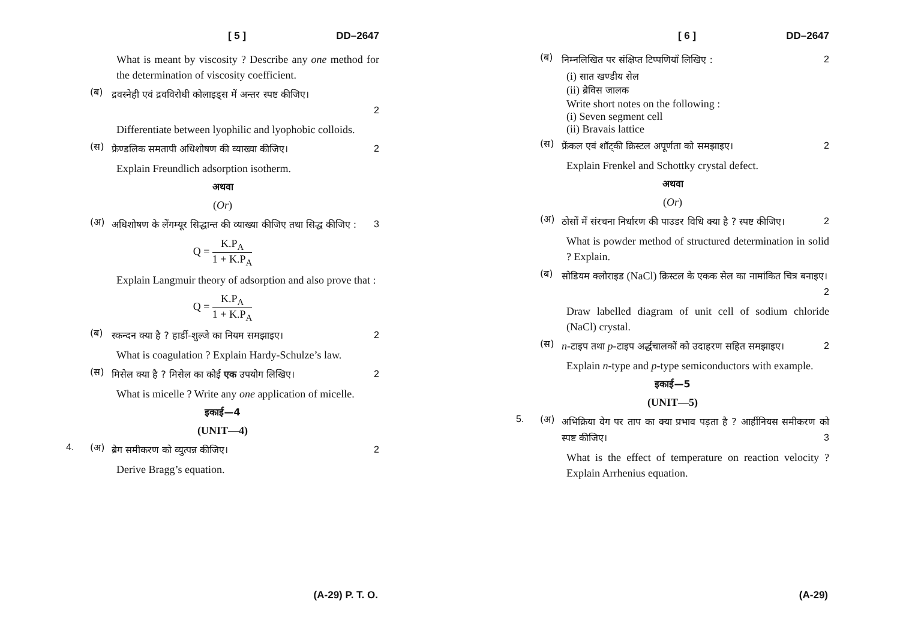[ 5 ] DD–2647
What is meant by viscosity ? Describe any one method for the determination of viscosity coefficient.
(ब)
द्रवस्नेही एवं द्रवविरोधी कोलाइड्स में अन्तर स्पष्ट कीजिए।
2
Differentiate between lyophilic and lyophobic colloids.
(स)
फ्रेण्डलिक समतापी अधिशोषण की व्याख्या कीजिए। 2
Explain Freundlich adsorption isotherm.
अथवा
(Or)
(अ)
अधिशोषण के लेंगम्यूर सिद्धान्त की व्याख्या कीजिए तथा सिद्ध कीजिए : 3
Q = K.P<sub>A</sub> 1 + K.P<sub>A</sub>
Explain Langmuir theory of adsorption and also prove that :
Q = K.P<sub>A</sub> 1 + K.P<sub>A</sub>
(ब)
स्कन्दन क्या है ? हार्डी-शुल्जे का नियम समझाइए। 2
What is coagulation ? Explain Hardy-Schulze’s law.
(स)
मिसेल क्या है ? मिसेल का कोई एक उपयोग लिखिए। 2
What is micelle ? Write any one application of micelle.
इकाई—4
(UNIT—4)
4. (अ)
ब्रेग समीकरण को व्युत्पन्न कीजिए। 2
Derive Bragg’s equation.
(A-29) P. T. O.
[ 6 ] DD–2647
(ब)
निम्नलिखित पर संक्षिप्त टिप्पणियाँ लिखिए : 2
(i) सात खण्डीय सेल
(ii) ब्रेविस जालक
Write short notes on the following :
(i) Seven segment cell
(ii) Bravais lattice
(स)
फ्रेंकल एवं शॉट्की क्रिस्टल अपूर्णता को समझाइए। 2
Explain Frenkel and Schottky crystal defect.
अथवा
(Or)
(अ)
ठोसों में संरचना निर्धारण की पाउडर विधि क्या है ? स्पष्ट कीजिए। 2
What is powder method of structured determination in solid ? Explain.
(ब)
सोडियम क्लोराइड (NaCl) क्रिस्टल के एकक सेल का नामांकित चित्र बनाइए। 2
Draw labelled diagram of unit cell of sodium chloride (NaCl) crystal.
(स)
n-टाइप तथा p-टाइप अर्द्धचालकों को उदाहरण सहित समझाइए। 2
Explain n-type and p-type semiconductors with example.
इकाई—5
(UNIT—5)
5. (अ)
अभिक्रिया वेग पर ताप का क्या प्रभाव पड़ता है ? आर्हीनियस समीकरण को स्पष्ट कीजिए। 3
What is the effect of temperature on reaction velocity ? Explain Arrhenius equation.
(A-29)